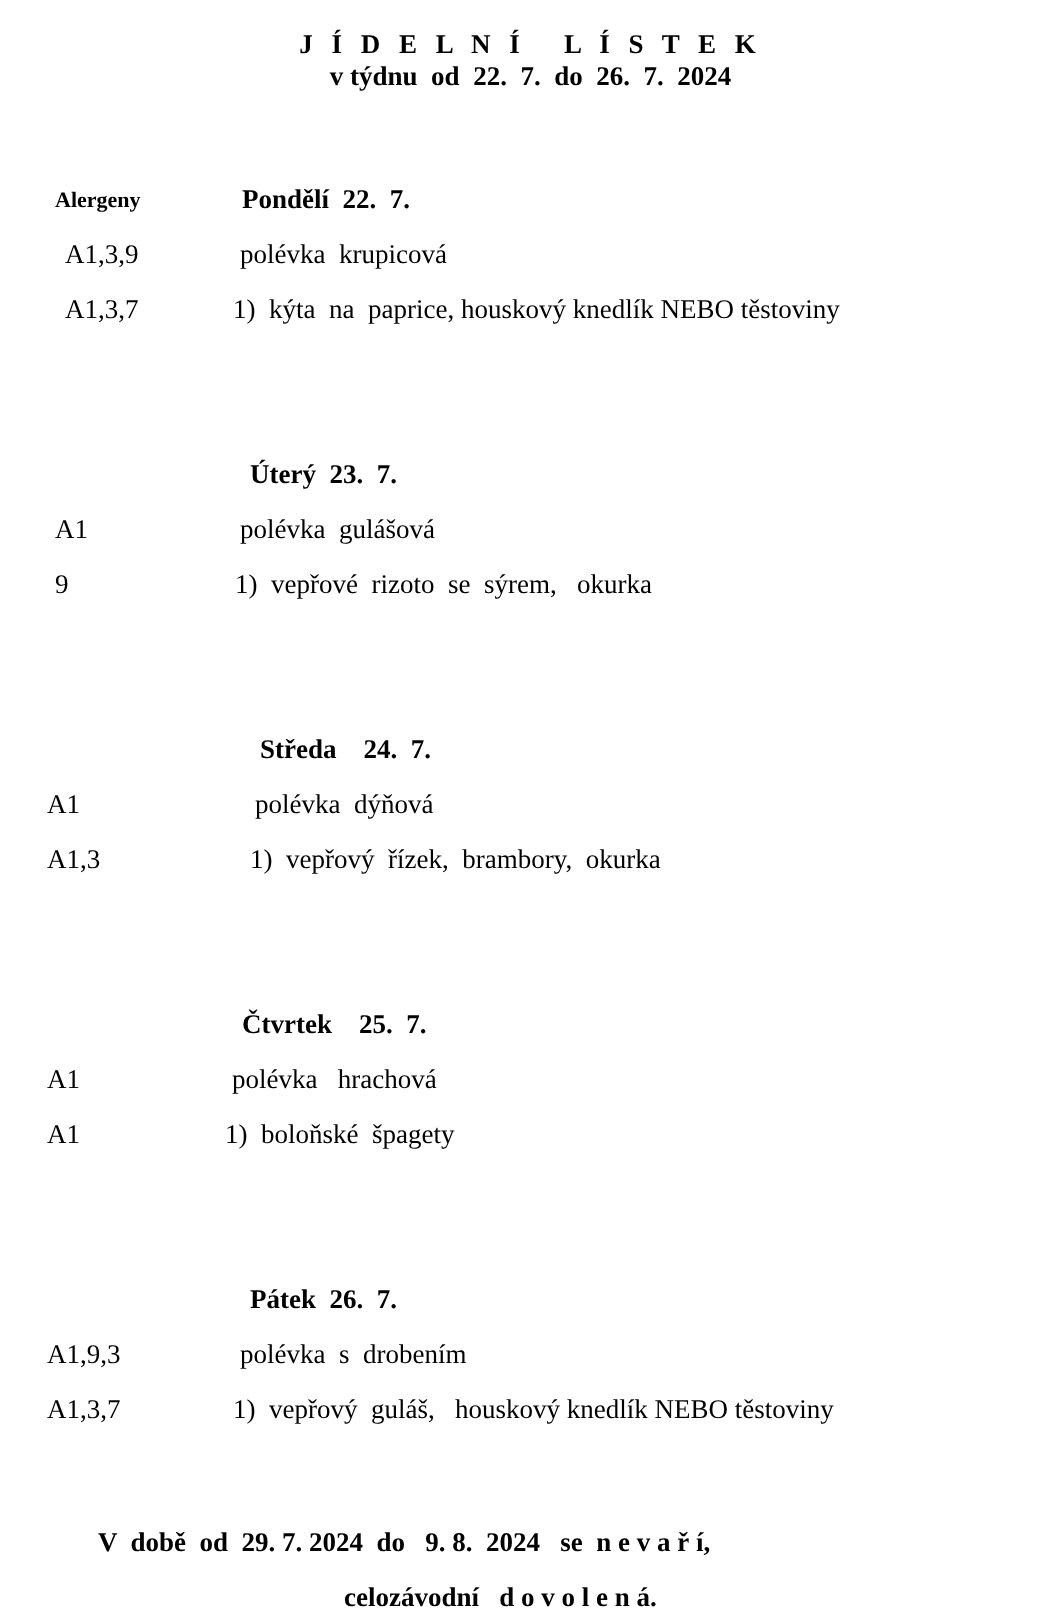J Í D E L N Í L Í S T E K
v týdnu od 22. 7. do 26. 7. 2024
Alergeny
Pondělí 22. 7.
A1,3,9 polévka krupicová
A1,3,7
1) kýta na paprice, houskový knedlík NEBO těstoviny
Úterý 23. 7.
A1 polévka gulášová
9
1) vepřové rizoto se sýrem, okurka
Středa 24. 7.
A1 polévka dýňová
A1,3
1) vepřový řízek, brambory, okurka
Čtvrtek 25. 7.
A1 polévka hrachová
A1 1) boloňské špagety
Pátek 26. 7.
A1,9,3 polévka s drobením
A1,3,7
1) vepřový guláš, houskový knedlík NEBO těstoviny
V době od 29. 7. 2024 do 9. 8. 2024 se n e v a ř í,
celozávodní d o v o l e n á.